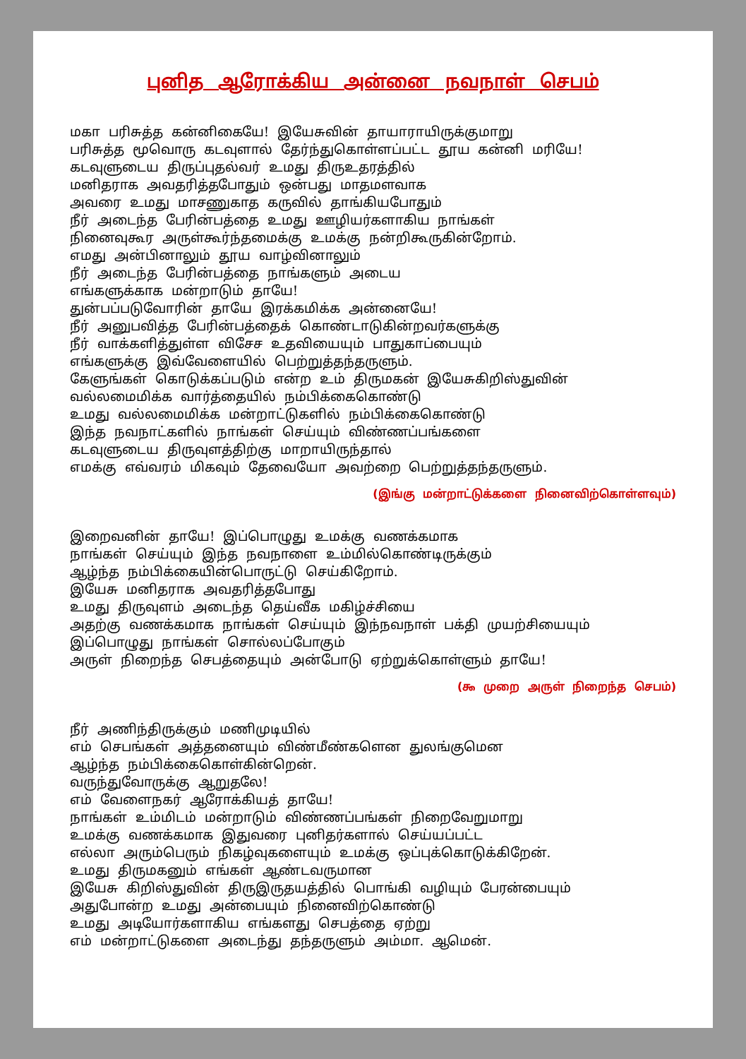புனித ஆரோக்கிய அன்னை நவநாள் செபம்
மகா பரிசுத்த கன்னிகையே! இயேசுவின் தாயாராயிருக்குமாறு
பரிசுத்த மூவொரு கடவுளால் தேர்ந்துகொள்ளப்பட்ட தூய கன்னி மரியே!
கடவுளுடைய திருப்புதல்வர் உமது திருஉதரத்தில்
மனிதராக அவதரித்தபோதும் ஒன்பது மாதமளவாக
அவரை உமது மாசணுகாத கருவில் தாங்கியபோதும்
நீர் அடைந்த பேரின்பத்தை உமது ஊழியர்களாகிய நாங்கள்
நினைவுகூர அருள்கூர்ந்தமைக்கு உமக்கு நன்றிகூருகின்றோம்.
எமது அன்பினாலும் தூய வாழ்வினாலும்
நீர் அடைந்த பேரின்பத்தை நாங்களும் அடைய
எங்களுக்காக மன்றாடும் தாயே!
துன்பப்படுவோரின் தாயே இரக்கமிக்க அன்னையே!
நீர் அனுபவித்த பேரின்பத்தைக் கொண்டாடுகின்றவர்களுக்கு
நீர் வாக்களித்துள்ள விசேச உதவியையும் பாதுகாப்பையும்
எங்களுக்கு இவ்வேளையில் பெற்றுத்தந்தருளும்.
கேளுங்கள் கொடுக்கப்படும் என்ற உம் திருமகன் இயேசுகிறிஸ்துவின்
வல்லமைமிக்க வார்த்தையில் நம்பிக்கைகொண்டு
உமது வல்லமைமிக்க மன்றாட்டுகளில் நம்பிக்கைகொண்டு
இந்த நவநாட்களில் நாங்கள் செய்யும் விண்ணப்பங்களை
கடவுளுடைய திருவுளத்திற்கு மாறாயிருந்தால்
எமக்கு எவ்வரம் மிகவும் தேவையோ அவற்றை பெற்றுத்தந்தருளும்.
(இங்கு மன்றாட்டுக்களை நினைவிற்கொள்ளவும்)
இறைவனின் தாயே! இப்பொழுது உமக்கு வணக்கமாக
நாங்கள் செய்யும் இந்த நவநாளை உம்மில்கொண்டிருக்கும்
ஆழ்ந்த நம்பிக்கையின்பொருட்டு செய்கிறோம்.
இயேசு மனிதராக அவதரித்தபோது
உமது திருவுளம் அடைந்த தெய்வீக மகிழ்ச்சியை
அதற்கு வணக்கமாக நாங்கள் செய்யும் இந்நவநாள் பக்தி முயற்சியையும்
இப்பொழுது நாங்கள் சொல்லப்போகும்
அருள் நிறைந்த செபத்தையும் அன்போடு ஏற்றுக்கொள்ளும் தாயே!
(௯ முறை அருள் நிறைந்த செபம்)
நீர் அணிந்திருக்கும் மணிமுடியில்
எம் செபங்கள் அத்தனையும் விண்மீண்களென துலங்குமென
ஆழ்ந்த நம்பிக்கைகொள்கின்றென்.
வருந்துவோருக்கு ஆறுதலே!
எம் வேளைநகர் ஆரோக்கியத் தாயே!
நாங்கள் உம்மிடம் மன்றாடும் விண்ணப்பங்கள் நிறைவேறுமாறு
உமக்கு வணக்கமாக இதுவரை புனிதர்களால் செய்யப்பட்ட
எல்லா அரும்பெரும் நிகழ்வுகளையும் உமக்கு ஒப்புக்கொடுக்கிறேன்.
உமது திருமகனும் எங்கள் ஆண்டவருமான
இயேசு கிறிஸ்துவின் திருஇருதயத்தில் பொங்கி வழியும் பேரன்பையும்
அதுபோன்ற உமது அன்பையும் நினைவிற்கொண்டு
உமது அடியோர்களாகிய எங்களது செபத்தை ஏற்று
எம் மன்றாட்டுகளை அடைந்து தந்தருளும் அம்மா. ஆமென்.